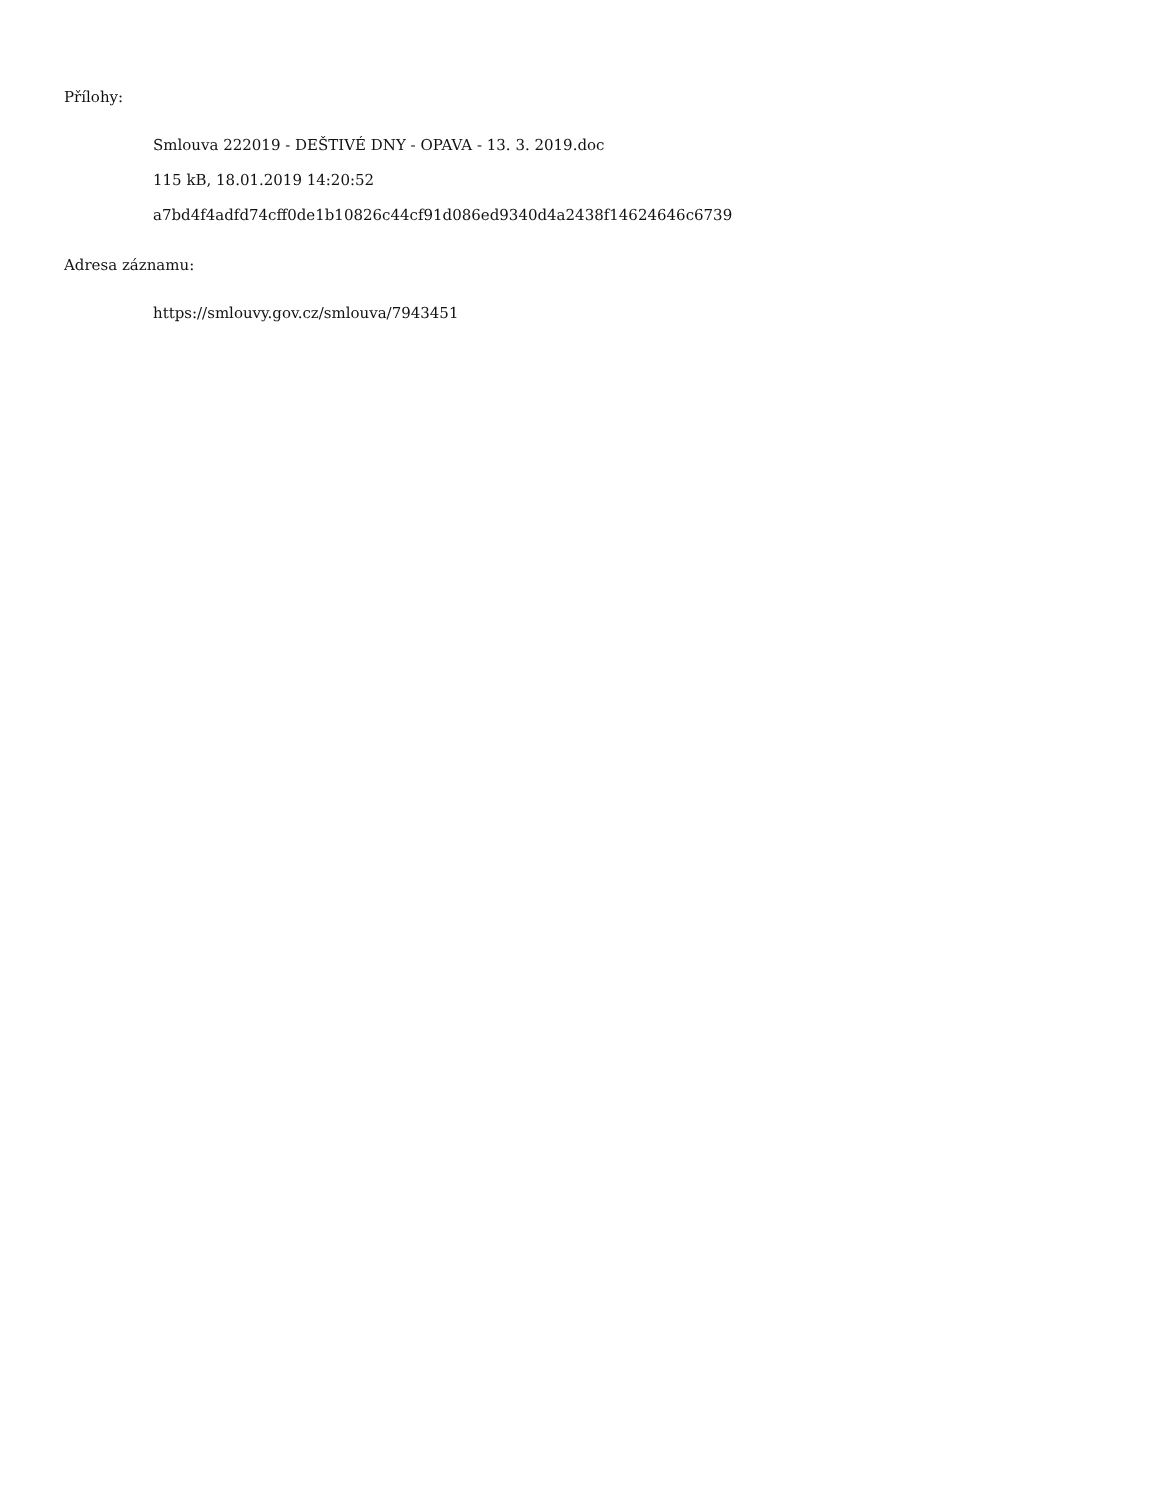Přílohy:
Smlouva 222019 - DEŠTIVÉ DNY - OPAVA - 13. 3. 2019.doc
115 kB, 18.01.2019 14:20:52
a7bd4f4adfd74cff0de1b10826c44cf91d086ed9340d4a2438f14624646c6739
Adresa záznamu:
https://smlouvy.gov.cz/smlouva/7943451